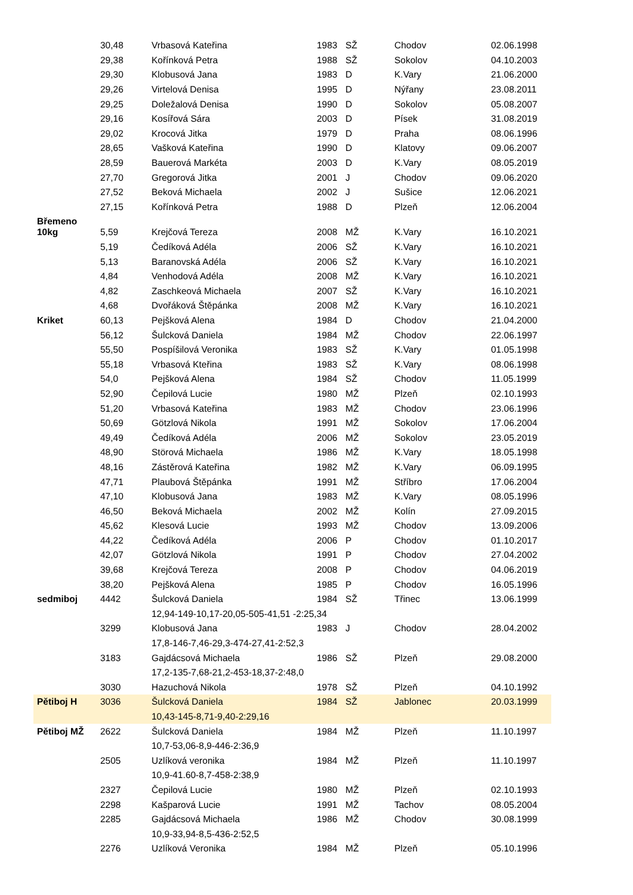| | 30,48 | Vrbasová Kateřina | 1983 | SŽ | Chodov | 02.06.1998 |
| | 29,38 | Kořínková Petra | 1988 | SŽ | Sokolov | 04.10.2003 |
| | 29,30 | Klobusová Jana | 1983 | D | K.Vary | 21.06.2000 |
| | 29,26 | Virtelová Denisa | 1995 | D | Nýřany | 23.08.2011 |
| | 29,25 | Doležalová Denisa | 1990 | D | Sokolov | 05.08.2007 |
| | 29,16 | Kosířová Sára | 2003 | D | Písek | 31.08.2019 |
| | 29,02 | Krocová Jitka | 1979 | D | Praha | 08.06.1996 |
| | 28,65 | Vašková Kateřina | 1990 | D | Klatovy | 09.06.2007 |
| | 28,59 | Bauerová Markéta | 2003 | D | K.Vary | 08.05.2019 |
| | 27,70 | Gregorová Jitka | 2001 | J | Chodov | 09.06.2020 |
| | 27,52 | Beková Michaela | 2002 | J | Sušice | 12.06.2021 |
| | 27,15 | Kořínková Petra | 1988 | D | Plzeň | 12.06.2004 |
| Břemeno 10kg | | | | | | |
| | 5,59 | Krejčová Tereza | 2008 | MŽ | K.Vary | 16.10.2021 |
| | 5,19 | Čedíková Adéla | 2006 | SŽ | K.Vary | 16.10.2021 |
| | 5,13 | Baranovská Adéla | 2006 | SŽ | K.Vary | 16.10.2021 |
| | 4,84 | Venhodová Adéla | 2008 | MŽ | K.Vary | 16.10.2021 |
| | 4,82 | Zaschkeová Michaela | 2007 | SŽ | K.Vary | 16.10.2021 |
| | 4,68 | Dvořáková Štěpánka | 2008 | MŽ | K.Vary | 16.10.2021 |
| Kriket | 60,13 | Pejšková Alena | 1984 | D | Chodov | 21.04.2000 |
| | 56,12 | Šulcková Daniela | 1984 | MŽ | Chodov | 22.06.1997 |
| | 55,50 | Pospíšilová Veronika | 1983 | SŽ | K.Vary | 01.05.1998 |
| | 55,18 | Vrbasová Kteřina | 1983 | SŽ | K.Vary | 08.06.1998 |
| | 54,0 | Pejšková Alena | 1984 | SŽ | Chodov | 11.05.1999 |
| | 52,90 | Čepilová Lucie | 1980 | MŽ | Plzeň | 02.10.1993 |
| | 51,20 | Vrbasová Kateřina | 1983 | MŽ | Chodov | 23.06.1996 |
| | 50,69 | Götzlová Nikola | 1991 | MŽ | Sokolov | 17.06.2004 |
| | 49,49 | Čedíková Adéla | 2006 | MŽ | Sokolov | 23.05.2019 |
| | 48,90 | Störová Michaela | 1986 | MŽ | K.Vary | 18.05.1998 |
| | 48,16 | Zástěrová Kateřina | 1982 | MŽ | K.Vary | 06.09.1995 |
| | 47,71 | Plaubová Štěpánka | 1991 | MŽ | Stříbro | 17.06.2004 |
| | 47,10 | Klobusová Jana | 1983 | MŽ | K.Vary | 08.05.1996 |
| | 46,50 | Beková Michaela | 2002 | MŽ | Kolín | 27.09.2015 |
| | 45,62 | Klesová Lucie | 1993 | MŽ | Chodov | 13.09.2006 |
| | 44,22 | Čedíková Adéla | 2006 | P | Chodov | 01.10.2017 |
| | 42,07 | Götzlová Nikola | 1991 | P | Chodov | 27.04.2002 |
| | 39,68 | Krejčová Tereza | 2008 | P | Chodov | 04.06.2019 |
| | 38,20 | Pejšková Alena | 1985 | P | Chodov | 16.05.1996 |
| sedmiboj | 4442 | Šulcková Daniela | 1984 | SŽ | Třinec | 13.06.1999 |
| | | 12,94-149-10,17-20,05-505-41,51 -2:25,34 | | | | |
| | 3299 | Klobusová Jana | 1983 | J | Chodov | 28.04.2002 |
| | | 17,8-146-7,46-29,3-474-27,41-2:52,3 | | | | |
| | 3183 | Gajdácsová Michaela | 1986 | SŽ | Plzeň | 29.08.2000 |
| | | 17,2-135-7,68-21,2-453-18,37-2:48,0 | | | | |
| | 3030 | Hazuchová Nikola | 1978 | SŽ | Plzeň | 04.10.1992 |
| Pětiboj H | 3036 | Šulcková Daniela | 1984 | SŽ | Jablonec | 20.03.1999 |
| | | 10,43-145-8,71-9,40-2:29,16 | | | | |
| Pětiboj MŽ | 2622 | Šulcková Daniela | 1984 | MŽ | Plzeň | 11.10.1997 |
| | | 10,7-53,06-8,9-446-2:36,9 | | | | |
| | 2505 | Uzlíková veronika | 1984 | MŽ | Plzeň | 11.10.1997 |
| | | 10,9-41.60-8,7-458-2:38,9 | | | | |
| | 2327 | Čepilová Lucie | 1980 | MŽ | Plzeň | 02.10.1993 |
| | 2298 | Kašparová Lucie | 1991 | MŽ | Tachov | 08.05.2004 |
| | 2285 | Gajdácsová Michaela | 1986 | MŽ | Chodov | 30.08.1999 |
| | | 10,9-33,94-8,5-436-2:52,5 | | | | |
| | 2276 | Uzlíková Veronika | 1984 | MŽ | Plzeň | 05.10.1996 |